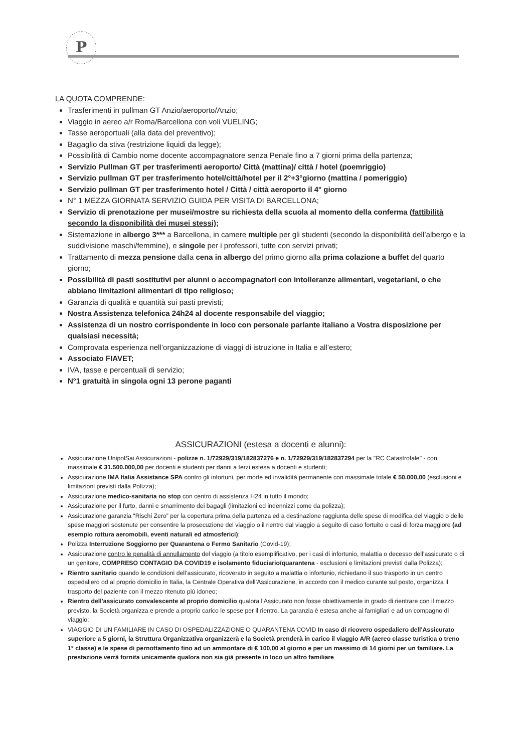P
LA QUOTA COMPRENDE:
Trasferimenti in pullman GT Anzio/aeroporto/Anzio;
Viaggio in aereo a/r Roma/Barcellona con voli VUELING;
Tasse aeroportuali (alla data del preventivo);
Bagaglio da stiva (restrizione liquidi da legge);
Possibilità di Cambio nome docente accompagnatore senza Penale fino a 7 giorni prima della partenza;
Servizio Pullman GT per trasferimenti aeroporto/ Città (mattina)/ città / hotel (poemriggio)
Servizio pullman GT per trasferimento hotel/città/hotel per il 2°+3°giorno (mattina / pomeriggio)
Servizio pullman GT per trasferimento hotel / Città / città aeroporto il 4° giorno
N° 1 MEZZA GIORNATA SERVIZIO GUIDA PER VISITA DI BARCELLONA;
Servizio di prenotazione per musei/mostre su richiesta della scuola al momento della conferma (fattibilità secondo la disponibilità dei musei stessi);
Sistemazione in albergo 3*** a Barcellona, in camere multiple per gli studenti (secondo la disponibilità dell’albergo e la suddivisione maschi/femmine), e singole per i professori, tutte con servizi privati;
Trattamento di mezza pensione dalla cena in albergo del primo giorno alla prima colazione a buffet del quarto giorno;
Possibilità di pasti sostitutivi per alunni o accompagnatori con intolleranze alimentari, vegetariani, o che abbiano limitazioni alimentari di tipo religioso;
Garanzia di qualità e quantità sui pasti previsti;
Nostra Assistenza telefonica 24h24 al docente responsabile del viaggio;
Assistenza di un nostro corrispondente in loco con personale parlante italiano a Vostra disposizione per qualsiasi necessità;
Comprovata esperienza nell’organizzazione di viaggi di istruzione in Italia e all’estero;
Associato FIAVET;
IVA, tasse e percentuali di servizio;
N°1 gratuità in singola ogni 13 perone paganti
ASSICURAZIONI (estesa a docenti e alunni):
Assicurazione UnipolSai Assicurazioni - polizze n. 1/72929/319/182837276 e n. 1/72929/319/182837294 per la "RC Catastrofale" - con massimale € 31.500.000,00 per docenti e studenti per danni a terzi estesa a docenti e studenti;
Assicurazione IMA Italia Assistance SPA contro gli infortuni, per morte ed invalidità permanente con massimale totale € 50.000,00 (esclusioni e limitazioni previsti dalla Polizza);
Assicurazione medico-sanitaria no stop con centro di assistenza H24 in tutto il mondo;
Assicurazione per il furto, danni e smarrimento dei bagagli (limitazioni ed indennizzi come da polizza);
Assicurazione garanzia “Rischi Zero” per la copertura prima della partenza ed a destinazione raggiunta delle spese di modifica del viaggio o delle spese maggiori sostenute per consentire la prosecuzione del viaggio o il rientro dal viaggio a seguito di caso fortuito o casi di forza maggiore (ad esempio rottura aeromobili, eventi naturali ed atmosferici);
Polizza Interruzione Soggiorno per Quarantena o Fermo Sanitario (Covid-19);
Assicurazione contro le penalità di annullamento del viaggio (a titolo esemplificativo, per i casi di infortunio, malattia o decesso dell’assicurato o di un genitore, COMPRESO CONTAGIO DA COVID19 e isolamento fiduciario/quarantena - esclusioni e limitazioni previsti dalla Polizza);
Rientro sanitario quando le condizioni dell’assicurato, ricoverato in seguito a malattia o infortunio, richiedano il suo trasporto in un centro ospedaliero od al proprio domicilio in Italia, la Centrale Operativa dell’Assicurazione, in accordo con il medico curante sul posto, organizza il trasporto del paziente con il mezzo ritenuto più idoneo;
Rientro dell'assicurato convalescente al proprio domicilio qualora l'Assicurato non fosse obiettivamente in grado di rientrare con il mezzo previsto, la Società organizza e prende a proprio carico le spese per il rientro. La garanzia è estesa anche ai famigliari e ad un compagno di viaggio;
VIAGGIO DI UN FAMILIARE IN CASO DI OSPEDALIZZAZIONE O QUARANTENA COVID In caso di ricovero ospedaliero dell'Assicurato superiore a 5 giorni, la Struttura Organizzativa organizzerà e la Società prenderà in carico il viaggio A/R (aereo classe turistica o treno 1° classe) e le spese di pernottamento fino ad un ammontare di € 100,00 al giorno e per un massimo di 14 giorni per un familiare. La prestazione verrà fornita unicamente qualora non sia già presente in loco un altro familiare